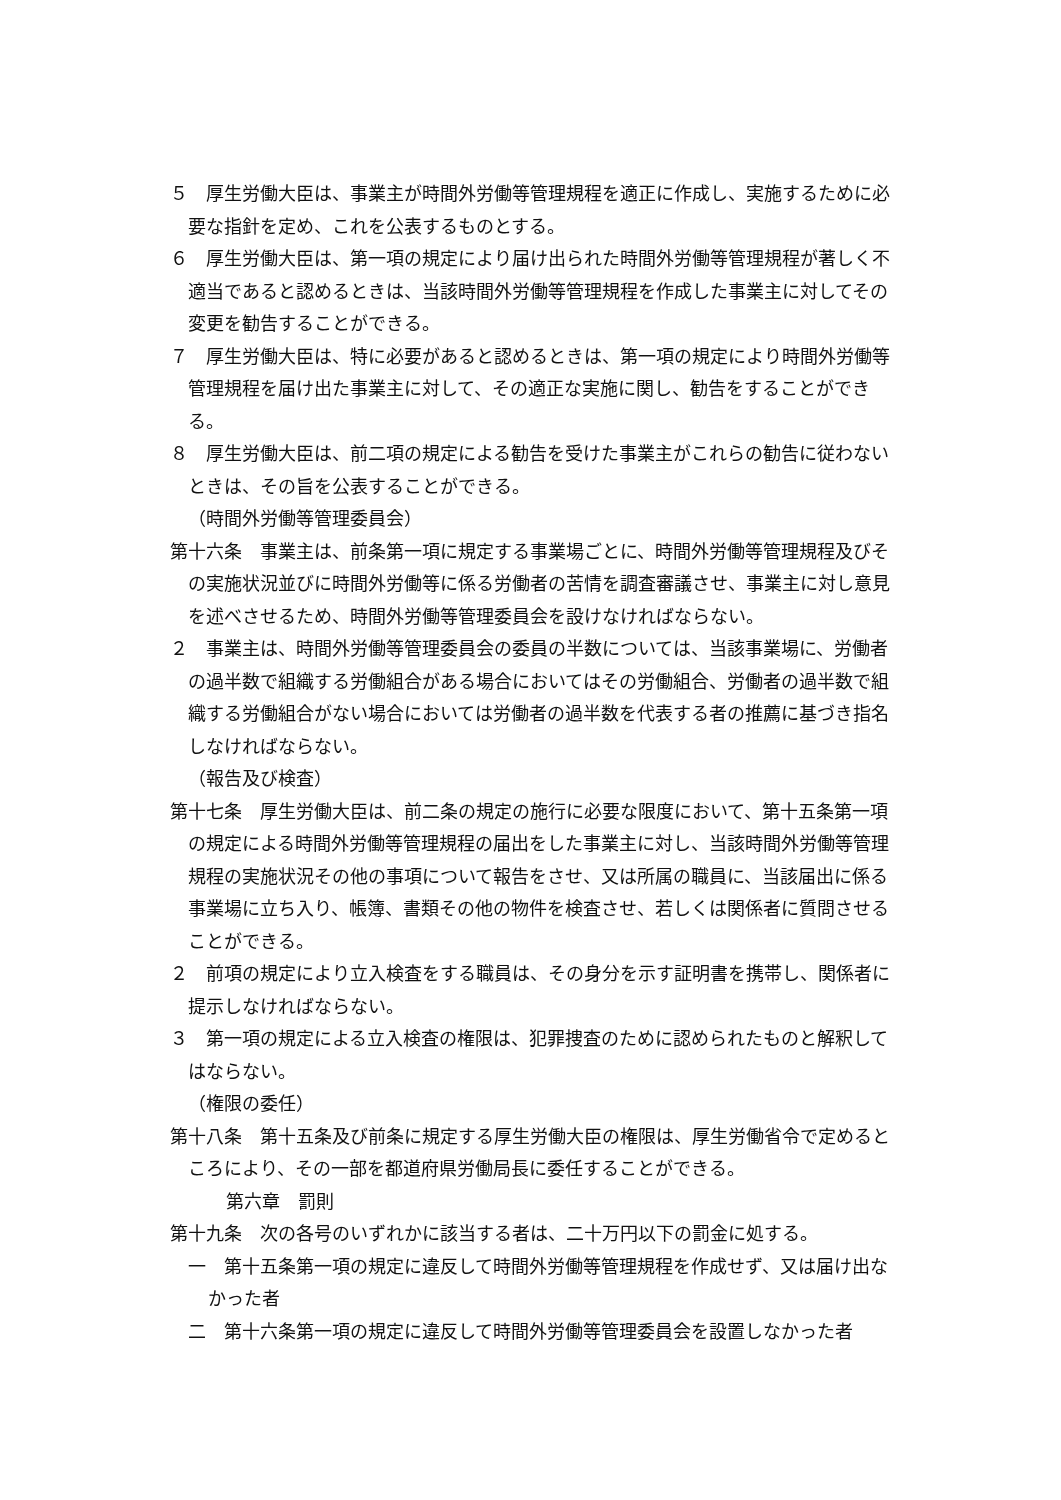５　厚生労働大臣は、事業主が時間外労働等管理規程を適正に作成し、実施するために必要な指針を定め、これを公表するものとする。
６　厚生労働大臣は、第一項の規定により届け出られた時間外労働等管理規程が著しく不適当であると認めるときは、当該時間外労働等管理規程を作成した事業主に対してその変更を勧告することができる。
７　厚生労働大臣は、特に必要があると認めるときは、第一項の規定により時間外労働等管理規程を届け出た事業主に対して、その適正な実施に関し、勧告をすることができる。
８　厚生労働大臣は、前二項の規定による勧告を受けた事業主がこれらの勧告に従わないときは、その旨を公表することができる。
（時間外労働等管理委員会）
第十六条　事業主は、前条第一項に規定する事業場ごとに、時間外労働等管理規程及びその実施状況並びに時間外労働等に係る労働者の苦情を調査審議させ、事業主に対し意見を述べさせるため、時間外労働等管理委員会を設けなければならない。
２　事業主は、時間外労働等管理委員会の委員の半数については、当該事業場に、労働者の過半数で組織する労働組合がある場合においてはその労働組合、労働者の過半数で組織する労働組合がない場合においては労働者の過半数を代表する者の推薦に基づき指名しなければならない。
（報告及び検査）
第十七条　厚生労働大臣は、前二条の規定の施行に必要な限度において、第十五条第一項の規定による時間外労働等管理規程の届出をした事業主に対し、当該時間外労働等管理規程の実施状況その他の事項について報告をさせ、又は所属の職員に、当該届出に係る事業場に立ち入り、帳簿、書類その他の物件を検査させ、若しくは関係者に質問させることができる。
２　前項の規定により立入検査をする職員は、その身分を示す証明書を携帯し、関係者に提示しなければならない。
３　第一項の規定による立入検査の権限は、犯罪捜査のために認められたものと解釈してはならない。
（権限の委任）
第十八条　第十五条及び前条に規定する厚生労働大臣の権限は、厚生労働省令で定めるところにより、その一部を都道府県労働局長に委任することができる。
第六章　罰則
第十九条　次の各号のいずれかに該当する者は、二十万円以下の罰金に処する。
一　第十五条第一項の規定に違反して時間外労働等管理規程を作成せず、又は届け出なかった者
二　第十六条第一項の規定に違反して時間外労働等管理委員会を設置しなかった者